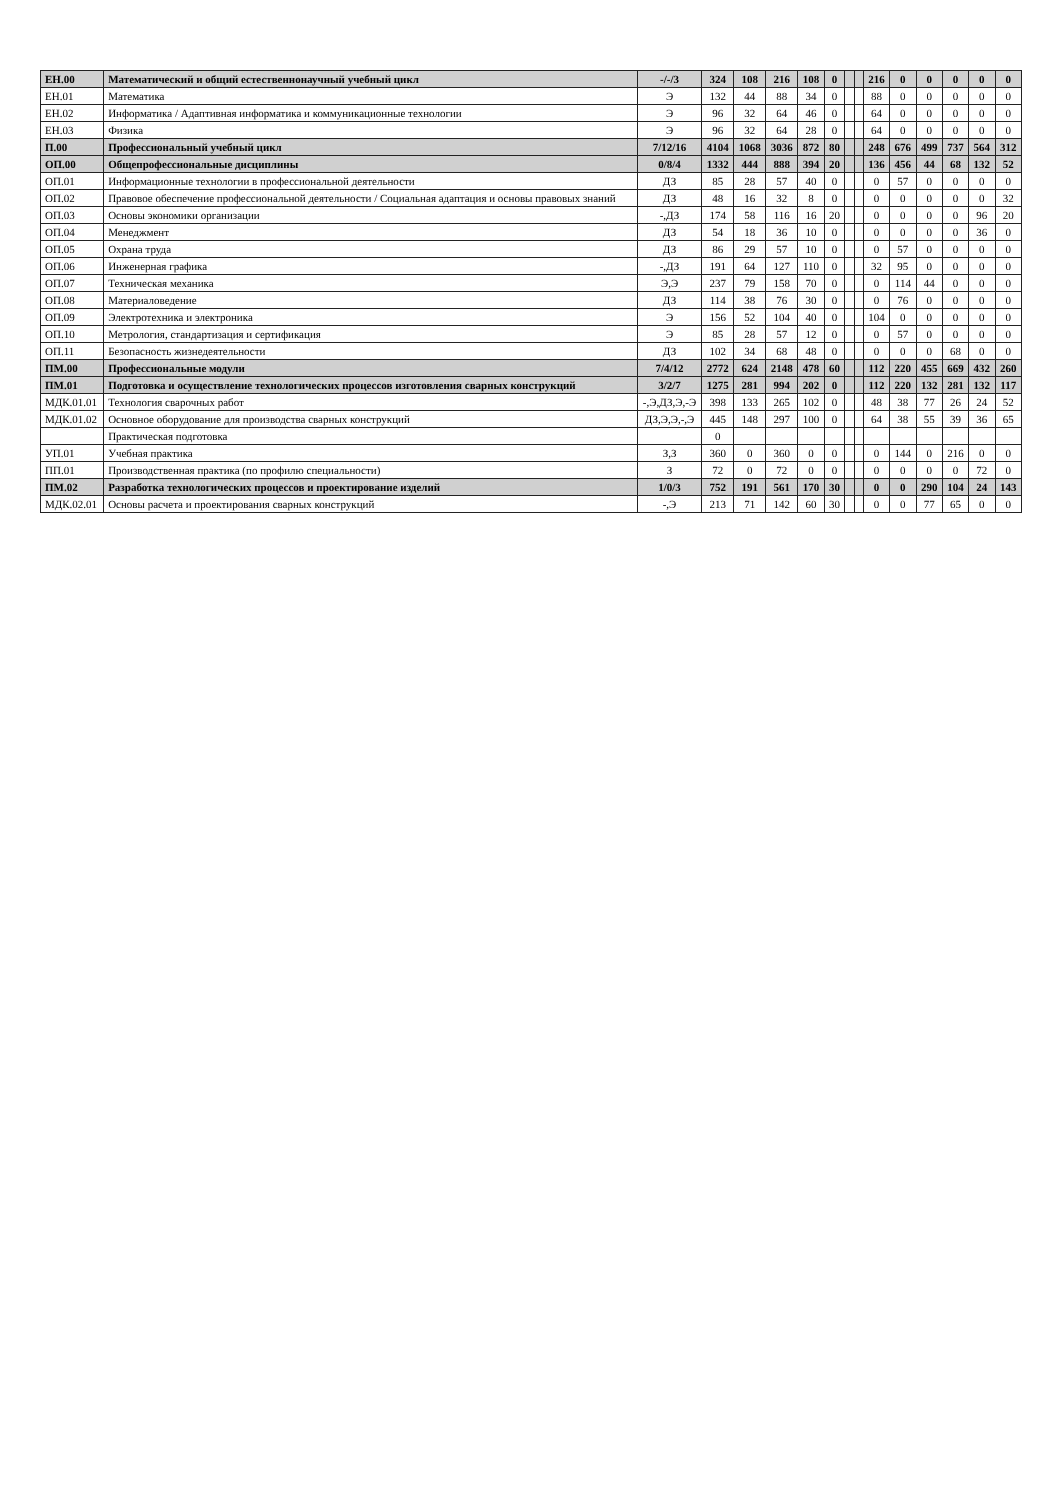| ЕН.00 | Математический и общий естественнонаучный учебный цикл | -/-/3 | 324 | 108 | 216 | 108 | 0 | | | 216 | 0 | 0 | 0 | 0 | 0 |
| ЕН.01 | Математика | Э | 132 | 44 | 88 | 34 | 0 | | | 88 | 0 | 0 | 0 | 0 | 0 |
| ЕН.02 | Информатика / Адаптивная информатика и коммуникационные технологии | Э | 96 | 32 | 64 | 46 | 0 | | | 64 | 0 | 0 | 0 | 0 | 0 |
| ЕН.03 | Физика | Э | 96 | 32 | 64 | 28 | 0 | | | 64 | 0 | 0 | 0 | 0 | 0 |
| П.00 | Профессиональный учебный цикл | 7/12/16 | 4104 | 1068 | 3036 | 872 | 80 | | | 248 | 676 | 499 | 737 | 564 | 312 |
| ОП.00 | Общепрофессиональные дисциплины | 0/8/4 | 1332 | 444 | 888 | 394 | 20 | | | 136 | 456 | 44 | 68 | 132 | 52 |
| ОП.01 | Информационные технологии в профессиональной деятельности | ДЗ | 85 | 28 | 57 | 40 | 0 | | | 0 | 57 | 0 | 0 | 0 | 0 |
| ОП.02 | Правовое обеспечение профессиональной деятельности / Социальная адаптация и основы правовых знаний | ДЗ | 48 | 16 | 32 | 8 | 0 | | | 0 | 0 | 0 | 0 | 0 | 32 |
| ОП.03 | Основы экономики организации | -,ДЗ | 174 | 58 | 116 | 16 | 20 | | | 0 | 0 | 0 | 0 | 96 | 20 |
| ОП.04 | Менеджмент | ДЗ | 54 | 18 | 36 | 10 | 0 | | | 0 | 0 | 0 | 0 | 36 | 0 |
| ОП.05 | Охрана труда | ДЗ | 86 | 29 | 57 | 10 | 0 | | | 0 | 57 | 0 | 0 | 0 | 0 |
| ОП.06 | Инженерная графика | -,ДЗ | 191 | 64 | 127 | 110 | 0 | | | 32 | 95 | 0 | 0 | 0 | 0 |
| ОП.07 | Техническая механика | Э,Э | 237 | 79 | 158 | 70 | 0 | | | 0 | 114 | 44 | 0 | 0 | 0 |
| ОП.08 | Материаловедение | ДЗ | 114 | 38 | 76 | 30 | 0 | | | 0 | 76 | 0 | 0 | 0 | 0 |
| ОП.09 | Электротехника и электроника | Э | 156 | 52 | 104 | 40 | 0 | | | 104 | 0 | 0 | 0 | 0 | 0 |
| ОП.10 | Метрология, стандартизация и сертификация | Э | 85 | 28 | 57 | 12 | 0 | | | 0 | 57 | 0 | 0 | 0 | 0 |
| ОП.11 | Безопасность жизнедеятельности | ДЗ | 102 | 34 | 68 | 48 | 0 | | | 0 | 0 | 0 | 68 | 0 | 0 |
| ПМ.00 | Профессиональные модули | 7/4/12 | 2772 | 624 | 2148 | 478 | 60 | | | 112 | 220 | 455 | 669 | 432 | 260 |
| ПМ.01 | Подготовка и осуществление технологических процессов изготовления сварных конструкций | 3/2/7 | 1275 | 281 | 994 | 202 | 0 | | | 112 | 220 | 132 | 281 | 132 | 117 |
| МДК.01.01 | Технология сварочных работ | -,Э,ДЗ,Э,-Э | 398 | 133 | 265 | 102 | 0 | | | 48 | 38 | 77 | 26 | 24 | 52 |
| МДК.01.02 | Основное оборудование для производства сварных конструкций | ДЗ,Э,Э,-,Э | 445 | 148 | 297 | 100 | 0 | | | 64 | 38 | 55 | 39 | 36 | 65 |
| | Практическая подготовка | | 0 | | | | | | | | | | | | |
| УП.01 | Учебная практика | З,З | 360 | 0 | 360 | 0 | 0 | | | 0 | 144 | 0 | 216 | 0 | 0 |
| ПП.01 | Производственная практика (по профилю специальности) | З | 72 | 0 | 72 | 0 | 0 | | | 0 | 0 | 0 | 0 | 72 | 0 |
| ПМ.02 | Разработка технологических процессов и проектирование изделий | 1/0/3 | 752 | 191 | 561 | 170 | 30 | | | 0 | 0 | 290 | 104 | 24 | 143 |
| МДК.02.01 | Основы расчета и проектирования сварных конструкций | -,Э | 213 | 71 | 142 | 60 | 30 | | | 0 | 0 | 77 | 65 | 0 | 0 |